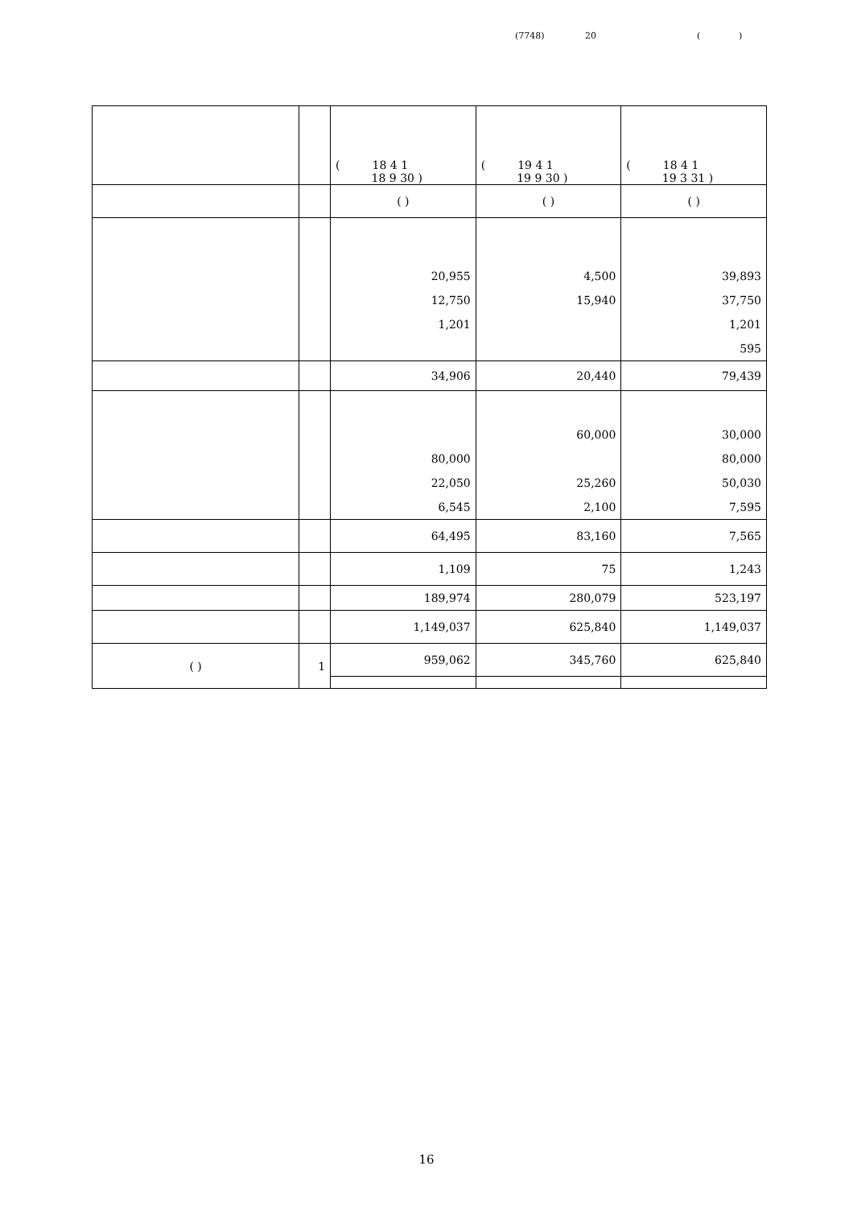(7748) 20 ( )
| | | ( 18 4 1 18 9 30 ) | ( 19 4 1 19 9 30 ) | ( 18 4 1 19 3 31 ) |
| | | ( ) | ( ) | ( ) |
| | | 20,955 12,750 1,201 | 4,500 15,940 | 39,893 37,750 1,201 595 |
| | | 34,906 | 20,440 | 79,439 |
| | | 80,000 22,050 6,545 | 60,000 25,260 2,100 | 30,000 80,000 50,030 7,595 |
| | | 64,495 | 83,160 | 7,565 |
| | | 1,109 | 75 | 1,243 |
| | | 189,974 | 280,079 | 523,197 |
| | | 1,149,037 | 625,840 | 1,149,037 |
| ( ) | 1 | 959,062 | 345,760 | 625,840 |
16